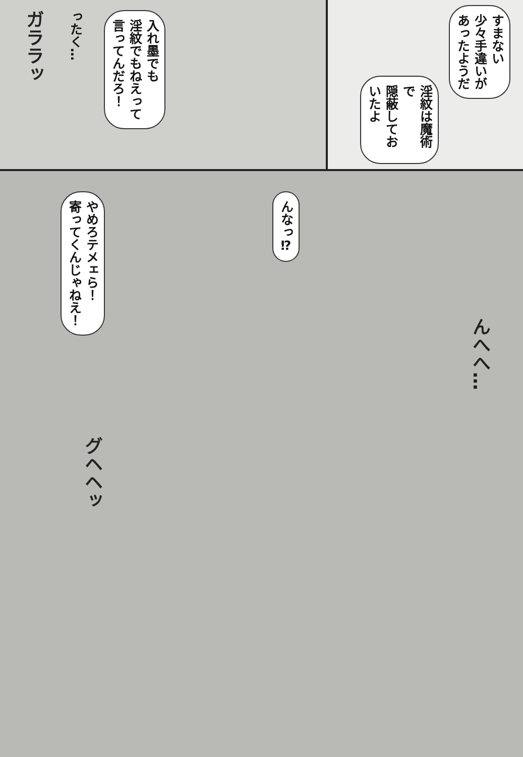ガララッ
ったく…
入れ墨でも
淫紋でもねえって
言ってんだろ！
淫紋は魔術で
隠蔽しておいたよ
すまない
少々手違いが
あったようだ
やめろテメェら！
寄ってくんじゃねえ！
グヘヘッ
んなっ⁉
んへへ…